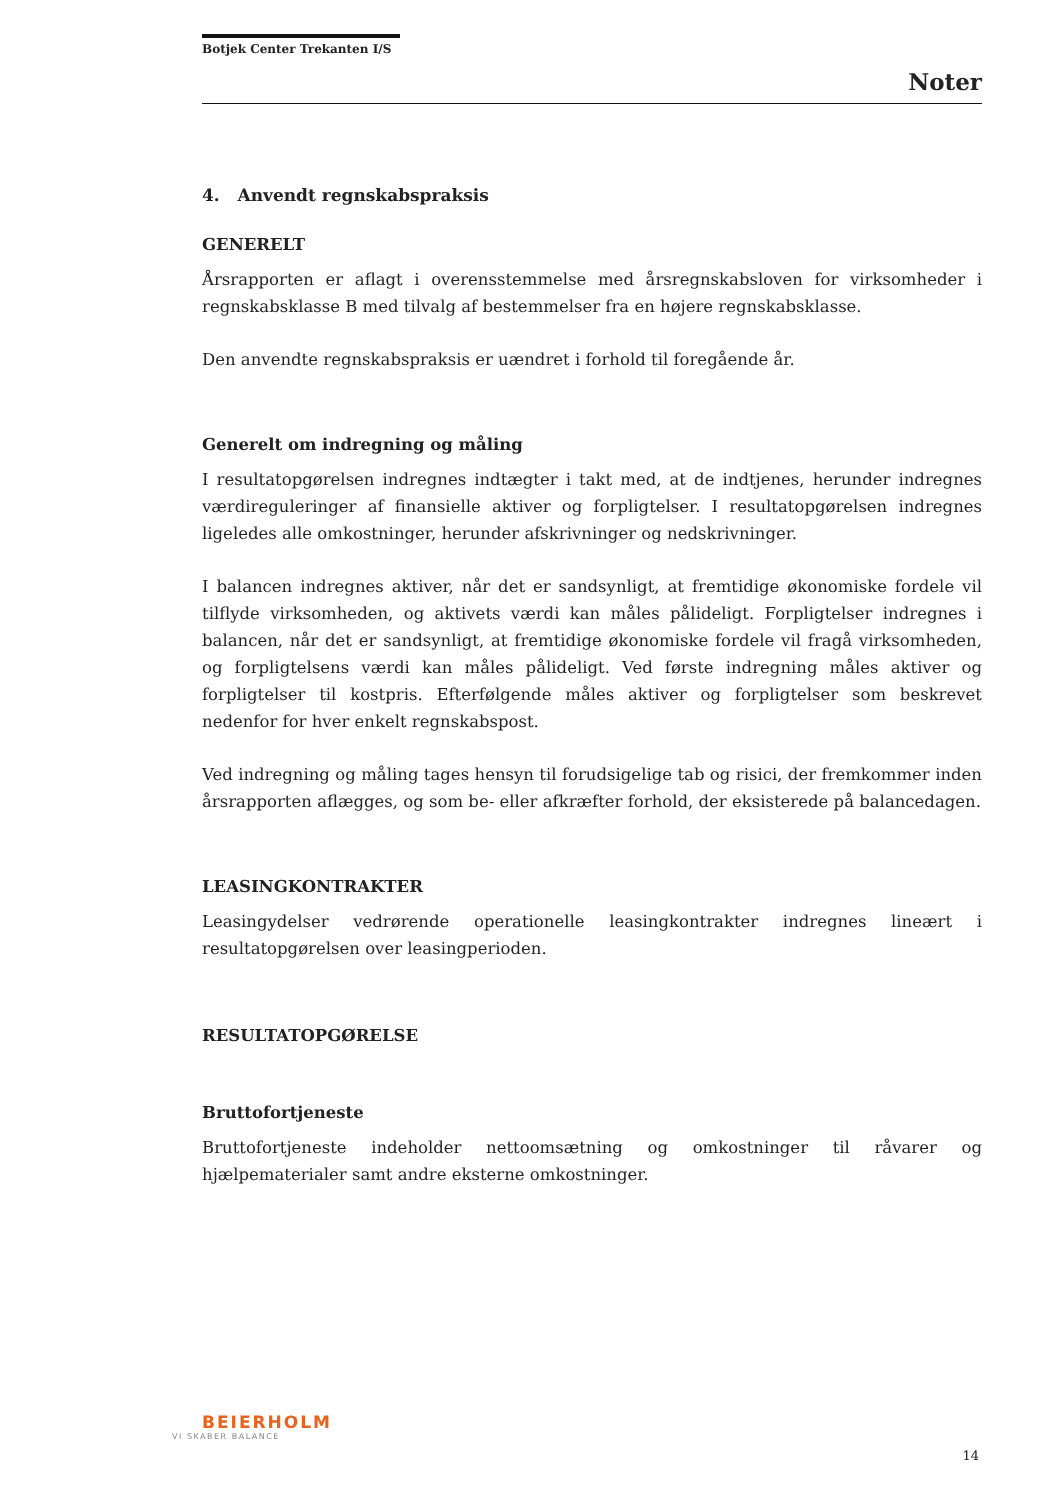Botjek Center Trekanten I/S
Noter
4. Anvendt regnskabspraksis
GENERELT
Årsrapporten er aflagt i overensstemmelse med årsregnskabsloven for virksomheder i regnskabsklasse B med tilvalg af bestemmelser fra en højere regnskabsklasse.
Den anvendte regnskabspraksis er uændret i forhold til foregående år.
Generelt om indregning og måling
I resultatopgørelsen indregnes indtægter i takt med, at de indtjenes, herunder indregnes værdireguleringer af finansielle aktiver og forpligtelser. I resultatopgørelsen indregnes ligeledes alle omkostninger, herunder afskrivninger og nedskrivninger.
I balancen indregnes aktiver, når det er sandsynligt, at fremtidige økonomiske fordele vil tilflyde virksomheden, og aktivets værdi kan måles pålideligt. Forpligtelser indregnes i balancen, når det er sandsynligt, at fremtidige økonomiske fordele vil fragå virksomheden, og forpligtelsens værdi kan måles pålideligt. Ved første indregning måles aktiver og forpligtelser til kostpris. Efterfølgende måles aktiver og forpligtelser som beskrevet nedenfor for hver enkelt regnskabspost.
Ved indregning og måling tages hensyn til forudsigelige tab og risici, der fremkommer inden årsrapporten aflægges, og som be- eller afkræfter forhold, der eksisterede på balancedagen.
LEASINGKONTRAKTER
Leasingydelser vedrørende operationelle leasingkontrakter indregnes lineært i resultatopgørelsen over leasingperioden.
RESULTATOPGØRELSE
Bruttofortjeneste
Bruttofortjeneste indeholder nettoomsætning og omkostninger til råvarer og hjælpematerialer samt andre eksterne omkostninger.
BEIERHOLM
VI SKABER BALANCE
14